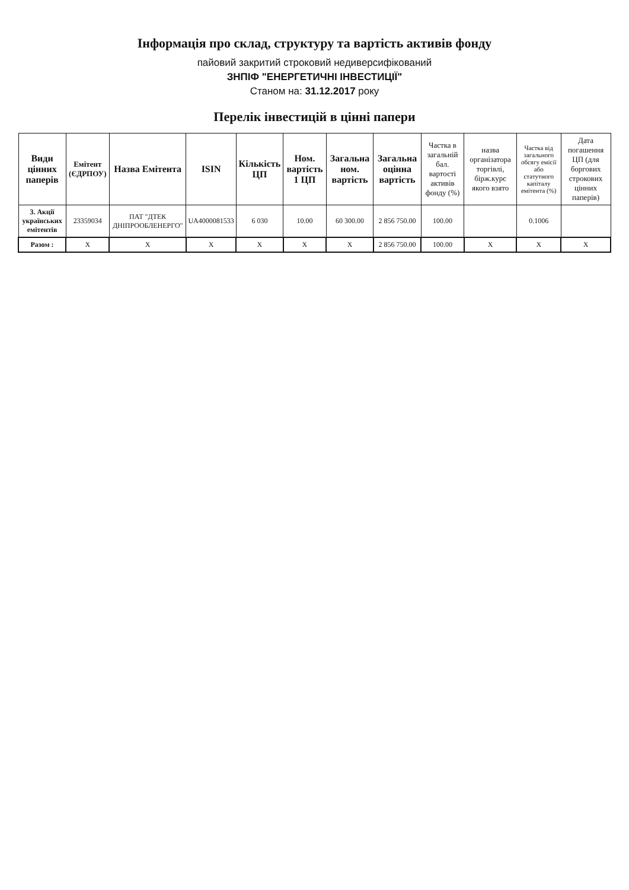Інформація про склад, структуру та вартість активів фонду
пайовий закритий строковий недиверсифікований
ЗНПІФ "ЕНЕРГЕТИЧНІ ІНВЕСТИЦІЇ"
Станом на: 31.12.2017 року
Перелік інвестицій в цінні папери
| Види цінних паперів | Емітент (ЄДРПОУ) | Назва Емітента | ISIN | Кількість ЦП | Ном. вартість 1 ЦП | Загальна ном. вартість | Загальна оцінна вартість | Частка в загальній бал. вартості активів фонду (%) | назва організатора торгівлі, бірж.курс якого взято | Частка від загального обсягу емісії або статутного капіталу емітента (%) | Дата погашення ЦП (для боргових строкових цінних паперів) |
| --- | --- | --- | --- | --- | --- | --- | --- | --- | --- | --- | --- |
| 3. Акції українських емітентів | 23359034 | ПАТ "ДТЕК ДНІПРООБЛЕНЕРГО" | UA4000081533 | 6 030 | 10.00 | 60 300.00 | 2 856 750.00 | 100.00 | | 0.1006 | |
| Разом : | X | X | X | X | X | X | 2 856 750.00 | 100.00 | X | X | X |